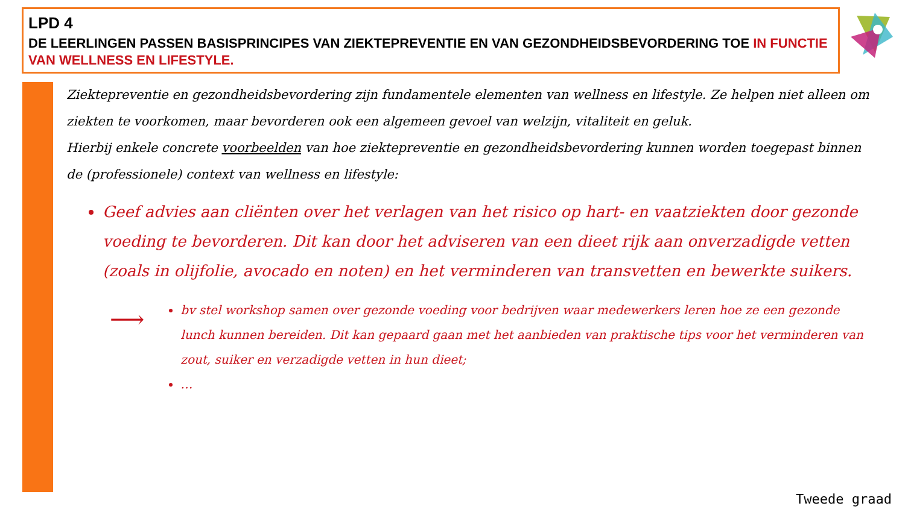LPD 4
DE LEERLINGEN PASSEN BASISPRINCIPES VAN ZIEKTEPREVENTIE EN VAN GEZONDHEIDSBEVORDERING TOE IN FUNCTIE VAN WELLNESS EN LIFESTYLE.
Ziektepreventie en gezondheidsbevordering zijn fundamentele elementen van wellness en lifestyle. Ze helpen niet alleen om ziekten te voorkomen, maar bevorderen ook een algemeen gevoel van welzijn, vitaliteit en geluk.
Hierbij enkele concrete voorbeelden van hoe ziektepreventie en gezondheidsbevordering kunnen worden toegepast binnen de (professionele) context van wellness en lifestyle:
Geef advies aan cliënten over het verlagen van het risico op hart- en vaatziekten door gezonde voeding te bevorderen. Dit kan door het adviseren van een dieet rijk aan onverzadigde vetten (zoals in olijfolie, avocado en noten) en het verminderen van transvetten en bewerkte suikers.
⟶
bv stel workshop samen over gezonde voeding voor bedrijven waar medewerkers leren hoe ze een gezonde lunch kunnen bereiden. Dit kan gepaard gaan met het aanbieden van praktische tips voor het verminderen van zout, suiker en verzadigde vetten in hun dieet;
…
Tweede graad